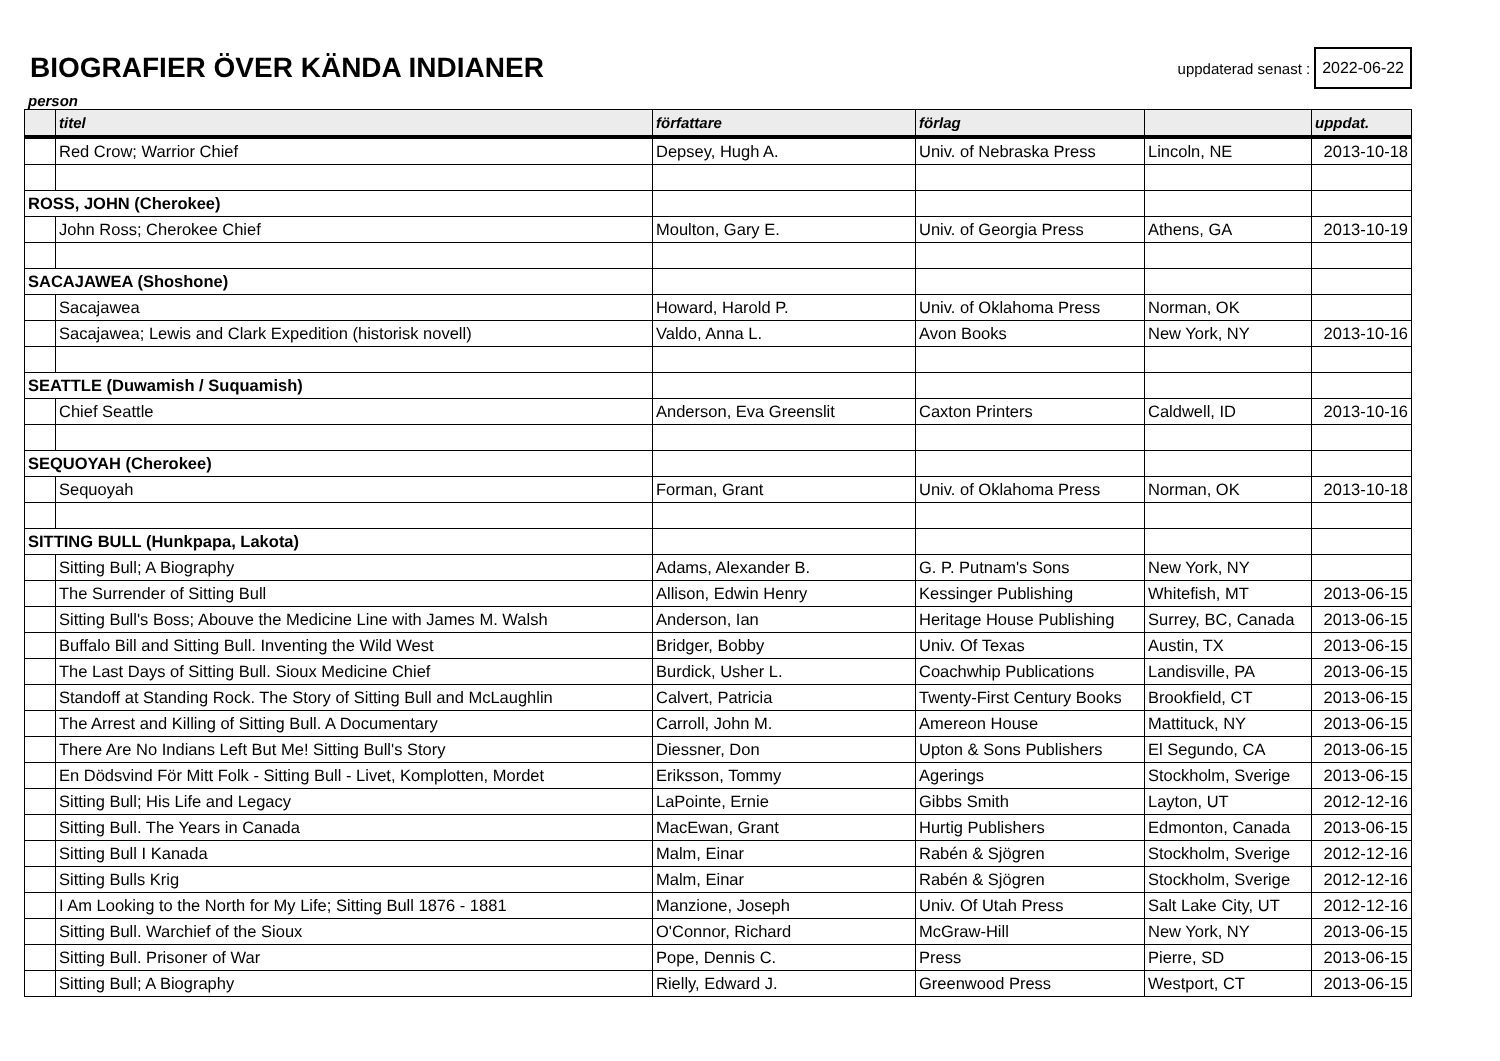BIOGRAFIER ÖVER KÄNDA INDIANER
uppdaterad senast : 2022-06-22
person
| | titel | författare | förlag | | uppdat. |
| --- | --- | --- | --- | --- | --- |
| | Red Crow; Warrior Chief | Depsey, Hugh A. | Univ. of Nebraska Press | Lincoln, NE | 2013-10-18 |
| ROSS, JOHN (Cherokee) | | | | | |
| | John Ross; Cherokee Chief | Moulton, Gary E. | Univ. of Georgia Press | Athens, GA | 2013-10-19 |
| SACAJAWEA (Shoshone) | | | | | |
| | Sacajawea | Howard, Harold P. | Univ. of Oklahoma Press | Norman, OK | |
| | Sacajawea; Lewis and Clark Expedition (historisk novell) | Valdo, Anna L. | Avon Books | New York, NY | 2013-10-16 |
| SEATTLE (Duwamish / Suquamish) | | | | | |
| | Chief Seattle | Anderson, Eva Greenslit | Caxton Printers | Caldwell, ID | 2013-10-16 |
| SEQUOYAH (Cherokee) | | | | | |
| | Sequoyah | Forman, Grant | Univ. of Oklahoma Press | Norman, OK | 2013-10-18 |
| SITTING BULL (Hunkpapa, Lakota) | | | | | |
| | Sitting Bull; A Biography | Adams, Alexander B. | G. P. Putnam's Sons | New York, NY | |
| | The Surrender of Sitting Bull | Allison, Edwin Henry | Kessinger Publishing | Whitefish, MT | 2013-06-15 |
| | Sitting Bull's Boss; Abouve the Medicine Line with James M. Walsh | Anderson, Ian | Heritage House Publishing | Surrey, BC, Canada | 2013-06-15 |
| | Buffalo Bill and Sitting Bull. Inventing the Wild West | Bridger, Bobby | Univ. Of Texas | Austin, TX | 2013-06-15 |
| | The Last Days of Sitting Bull. Sioux Medicine Chief | Burdick, Usher L. | Coachwhip Publications | Landisville, PA | 2013-06-15 |
| | Standoff at Standing Rock. The Story of Sitting Bull and McLaughlin | Calvert, Patricia | Twenty-First Century Books | Brookfield, CT | 2013-06-15 |
| | The Arrest and Killing of Sitting Bull. A Documentary | Carroll, John M. | Amereon House | Mattituck, NY | 2013-06-15 |
| | There Are No Indians Left But Me! Sitting Bull's Story | Diessner, Don | Upton & Sons Publishers | El Segundo, CA | 2013-06-15 |
| | En Dödsvind För Mitt Folk - Sitting Bull - Livet, Komplotten, Mordet | Eriksson, Tommy | Agerings | Stockholm, Sverige | 2013-06-15 |
| | Sitting Bull; His Life and Legacy | LaPointe, Ernie | Gibbs Smith | Layton, UT | 2012-12-16 |
| | Sitting Bull. The Years in Canada | MacEwan, Grant | Hurtig Publishers | Edmonton, Canada | 2013-06-15 |
| | Sitting Bull I Kanada | Malm, Einar | Rabén & Sjögren | Stockholm, Sverige | 2012-12-16 |
| | Sitting Bulls Krig | Malm, Einar | Rabén & Sjögren | Stockholm, Sverige | 2012-12-16 |
| | I Am Looking to the North for My Life; Sitting Bull 1876 - 1881 | Manzione, Joseph | Univ. Of Utah Press | Salt Lake City, UT | 2012-12-16 |
| | Sitting Bull. Warchief of the Sioux | O'Connor, Richard | McGraw-Hill | New York, NY | 2013-06-15 |
| | Sitting Bull. Prisoner of War | Pope, Dennis C. | Press | Pierre, SD | 2013-06-15 |
| | Sitting Bull; A Biography | Rielly, Edward J. | Greenwood Press | Westport, CT | 2013-06-15 |